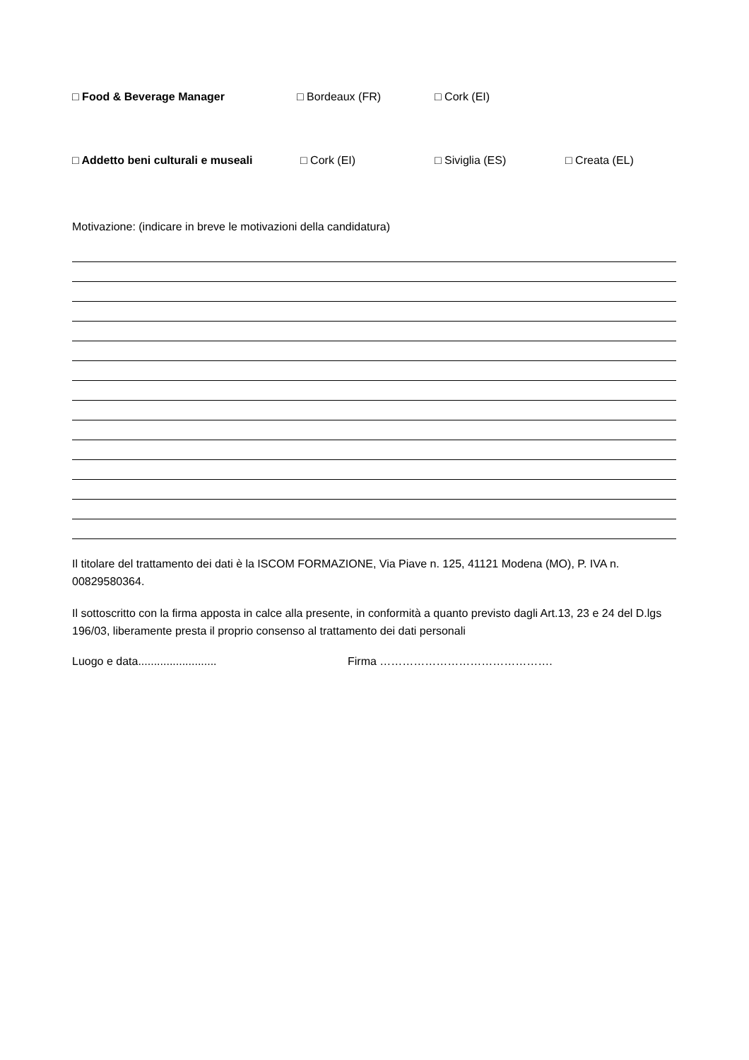□ Food & Beverage Manager □ Bordeaux (FR) □ Cork (EI)
□ Addetto beni culturali e museali □ Cork (EI) □ Siviglia (ES) □ Creata (EL)
Motivazione: (indicare in breve le motivazioni della candidatura)
Il titolare del trattamento dei dati è la ISCOM FORMAZIONE, Via Piave n. 125, 41121 Modena (MO), P. IVA n. 00829580364.
Il sottoscritto con la firma apposta in calce alla presente, in conformità a quanto previsto dagli Art.13, 23 e 24 del D.lgs 196/03, liberamente presta il proprio consenso al trattamento dei dati personali
Luogo e data......................... Firma ……………………………………….